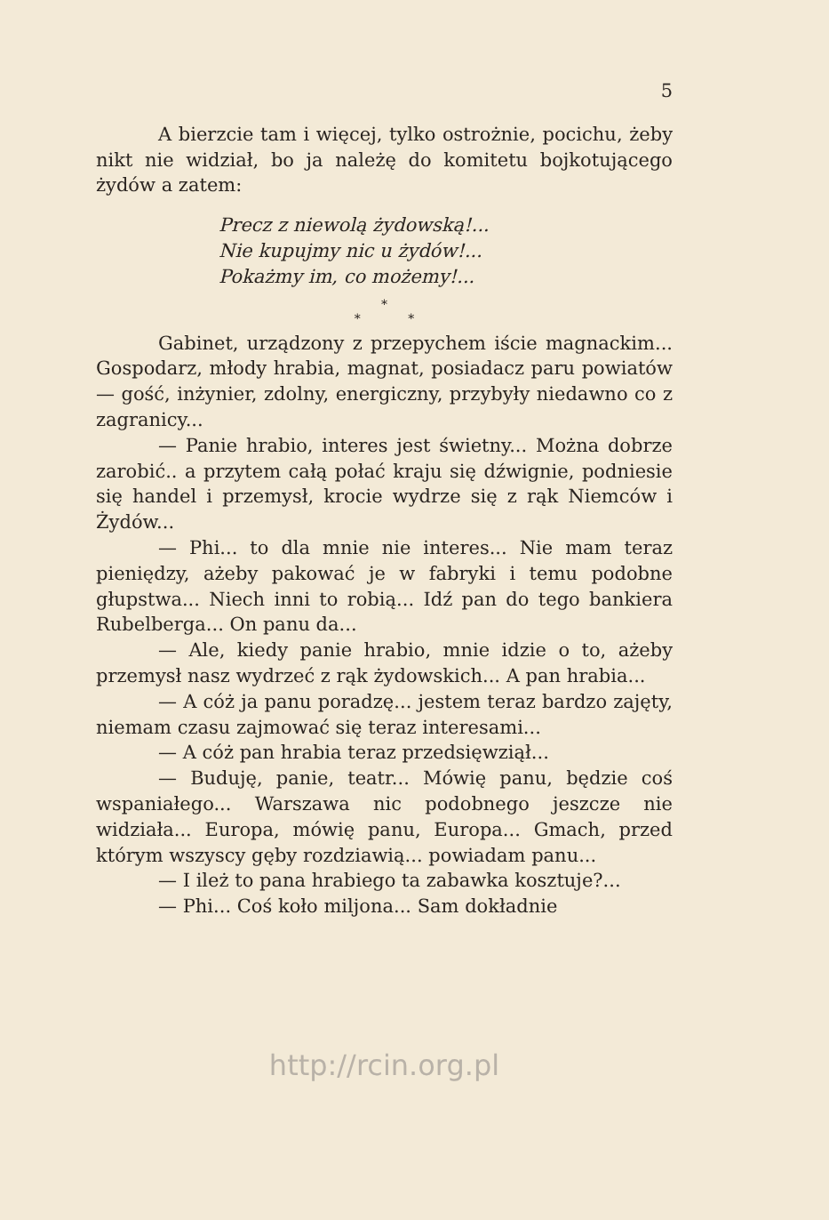5
A bierzcie tam i więcej, tylko ostrożnie, pocichu, żeby nikt nie widział, bo ja należę do komitetu bojkotującego żydów a zatem:
Precz z niewolą żydowską!...
Nie kupujmy nic u żydów!...
Pokażmy im, co możemy!...
*
* *
Gabinet, urządzony z przepychem iście magnackim... Gospodarz, młody hrabia, magnat, posiadacz paru powiatów — gość, inżynier, zdolny, energiczny, przybyły niedawno co z zagranicy...
— Panie hrabio, interes jest świetny... Można dobrze zarobić.. a przytem całą połać kraju się dźwignie, podniesie się handel i przemysł, krocie wydrze się z rąk Niemców i Żydów...
— Phi... to dla mnie nie interes... Nie mam teraz pieniędzy, ażeby pakować je w fabryki i temu podobne głupstwa... Niech inni to robią... Idź pan do tego bankiera Rubelberga... On panu da...
— Ale, kiedy panie hrabio, mnie idzie o to, ażeby przemysł nasz wydrzeć z rąk żydowskich... A pan hrabia...
— A cóż ja panu poradzę... jestem teraz bardzo zajęty, niemam czasu zajmować się teraz interesami...
— A cóż pan hrabia teraz przedsięwziął...
— Buduję, panie, teatr... Mówię panu, będzie coś wspaniałego... Warszawa nic podobnego jeszcze nie widziała... Europa, mówię panu, Europa... Gmach, przed którym wszyscy gęby rozdziawią... powiadam panu...
— I ileż to pana hrabiego ta zabawka kosztuje?...
— Phi... Coś koło miljona... Sam dokładnie
http://rcin.org.pl